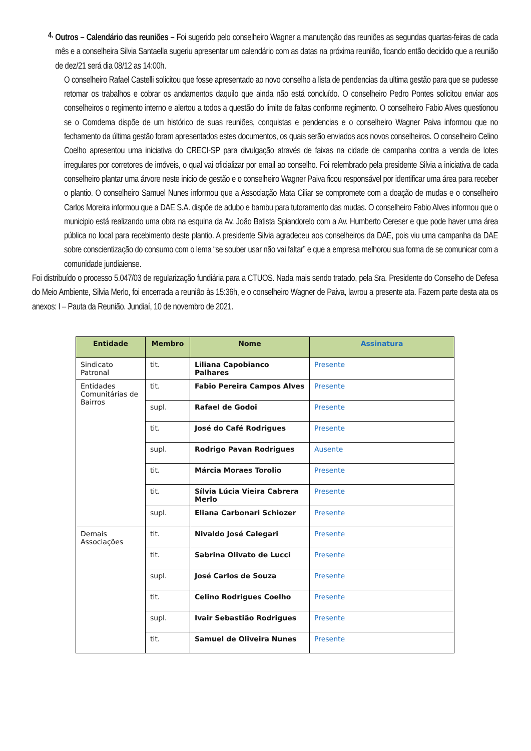4.
Outros – Calendário das reuniões – Foi sugerido pelo conselheiro Wagner a manutenção das reuniões as segundas quartas-feiras de cada mês e a conselheira Silvia Santaella sugeriu apresentar um calendário com as datas na próxima reunião, ficando então decidido que a reunião de dez/21 será dia 08/12 as 14:00h.
O conselheiro Rafael Castelli solicitou que fosse apresentado ao novo conselho a lista de pendencias da ultima gestão para que se pudesse retomar os trabalhos e cobrar os andamentos daquilo que ainda não está concluído. O conselheiro Pedro Pontes solicitou enviar aos conselheiros o regimento interno e alertou a todos a questão do limite de faltas conforme regimento. O conselheiro Fabio Alves questionou se o Comdema dispõe de um histórico de suas reuniões, conquistas e pendencias e o conselheiro Wagner Paiva informou que no fechamento da última gestão foram apresentados estes documentos, os quais serão enviados aos novos conselheiros. O conselheiro Celino Coelho apresentou uma iniciativa do CRECI-SP para divulgação através de faixas na cidade de campanha contra a venda de lotes irregulares por corretores de imóveis, o qual vai oficializar por email ao conselho. Foi relembrado pela presidente Silvia a iniciativa de cada conselheiro plantar uma árvore neste inicio de gestão e o conselheiro Wagner Paiva ficou responsável por identificar uma área para receber o plantio. O conselheiro Samuel Nunes informou que a Associação Mata Ciliar se compromete com a doação de mudas e o conselheiro Carlos Moreira informou que a DAE S.A. dispõe de adubo e bambu para tutoramento das mudas. O conselheiro Fabio Alves informou que o municipio está realizando uma obra na esquina da Av. João Batista Spiandorelo com a Av. Humberto Cereser e que pode haver uma área pública no local para recebimento deste plantio. A presidente Silvia agradeceu aos conselheiros da DAE, pois viu uma campanha da DAE sobre conscientização do consumo com o lema “se souber usar não vai faltar” e que a empresa melhorou sua forma de se comunicar com a comunidade jundiaiense.
Foi distribuído o processo 5.047/03 de regularização fundiária para a CTUOS. Nada mais sendo tratado, pela Sra. Presidente do Conselho de Defesa do Meio Ambiente, Silvia Merlo, foi encerrada a reunião às 15:36h, e o conselheiro Wagner de Paiva, lavrou a presente ata. Fazem parte desta ata os anexos: I – Pauta da Reunião. Jundiaí, 10 de novembro de 2021.
| Entidade | Membro | Nome | Assinatura |
| --- | --- | --- | --- |
| Sindicato Patronal | tit. | Liliana Capobianco Palhares | Presente |
| Entidades Comunitárias de Bairros | tit. | Fabio Pereira Campos Alves | Presente |
| | supl. | Rafael de Godoi | Presente |
| | tit. | José do Café Rodrigues | Presente |
| | supl. | Rodrigo Pavan Rodrigues | Ausente |
| | tit. | Márcia Moraes Torolio | Presente |
| | tit. | Sílvia Lúcia Vieira Cabrera Merlo | Presente |
| | supl. | Eliana Carbonari Schiozer | Presente |
| Demais Associações | tit. | Nivaldo José Calegari | Presente |
| | tit. | Sabrina Olivato de Lucci | Presente |
| | supl. | José Carlos de Souza | Presente |
| | tit. | Celino Rodrigues Coelho | Presente |
| | supl. | Ivair Sebastião Rodrigues | Presente |
| | tit. | Samuel de Oliveira Nunes | Presente |